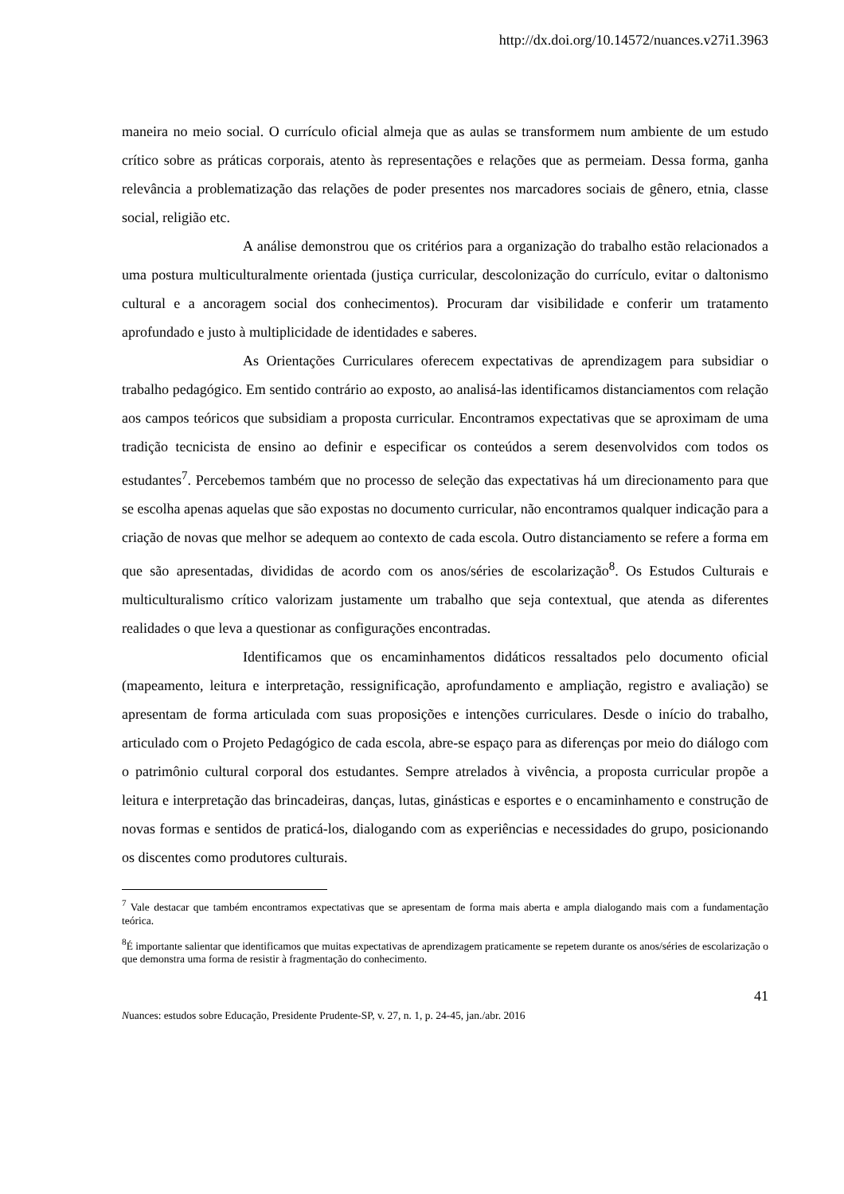http://dx.doi.org/10.14572/nuances.v27i1.3963
maneira no meio social. O currículo oficial almeja que as aulas se transformem num ambiente de um estudo crítico sobre as práticas corporais, atento às representações e relações que as permeiam. Dessa forma, ganha relevância a problematização das relações de poder presentes nos marcadores sociais de gênero, etnia, classe social, religião etc.
A análise demonstrou que os critérios para a organização do trabalho estão relacionados a uma postura multiculturalmente orientada (justiça curricular, descolonização do currículo, evitar o daltonismo cultural e a ancoragem social dos conhecimentos). Procuram dar visibilidade e conferir um tratamento aprofundado e justo à multiplicidade de identidades e saberes.
As Orientações Curriculares oferecem expectativas de aprendizagem para subsidiar o trabalho pedagógico. Em sentido contrário ao exposto, ao analisá-las identificamos distanciamentos com relação aos campos teóricos que subsidiam a proposta curricular. Encontramos expectativas que se aproximam de uma tradição tecnicista de ensino ao definir e especificar os conteúdos a serem desenvolvidos com todos os estudantes<sup>7</sup>. Percebemos também que no processo de seleção das expectativas há um direcionamento para que se escolha apenas aquelas que são expostas no documento curricular, não encontramos qualquer indicação para a criação de novas que melhor se adequem ao contexto de cada escola. Outro distanciamento se refere a forma em que são apresentadas, divididas de acordo com os anos/séries de escolarização<sup>8</sup>. Os Estudos Culturais e multiculturalismo crítico valorizam justamente um trabalho que seja contextual, que atenda as diferentes realidades o que leva a questionar as configurações encontradas.
Identificamos que os encaminhamentos didáticos ressaltados pelo documento oficial (mapeamento, leitura e interpretação, ressignificação, aprofundamento e ampliação, registro e avaliação) se apresentam de forma articulada com suas proposições e intenções curriculares. Desde o início do trabalho, articulado com o Projeto Pedagógico de cada escola, abre-se espaço para as diferenças por meio do diálogo com o patrimônio cultural corporal dos estudantes. Sempre atrelados à vivência, a proposta curricular propõe a leitura e interpretação das brincadeiras, danças, lutas, ginásticas e esportes e o encaminhamento e construção de novas formas e sentidos de praticá-los, dialogando com as experiências e necessidades do grupo, posicionando os discentes como produtores culturais.
<sup>7</sup> Vale destacar que também encontramos expectativas que se apresentam de forma mais aberta e ampla dialogando mais com a fundamentação teórica.
<sup>8</sup> É importante salientar que identificamos que muitas expectativas de aprendizagem praticamente se repetem durante os anos/séries de escolarização o que demonstra uma forma de resistir à fragmentação do conhecimento.
41
Nuances: estudos sobre Educação, Presidente Prudente-SP, v. 27, n. 1, p. 24-45, jan./abr. 2016